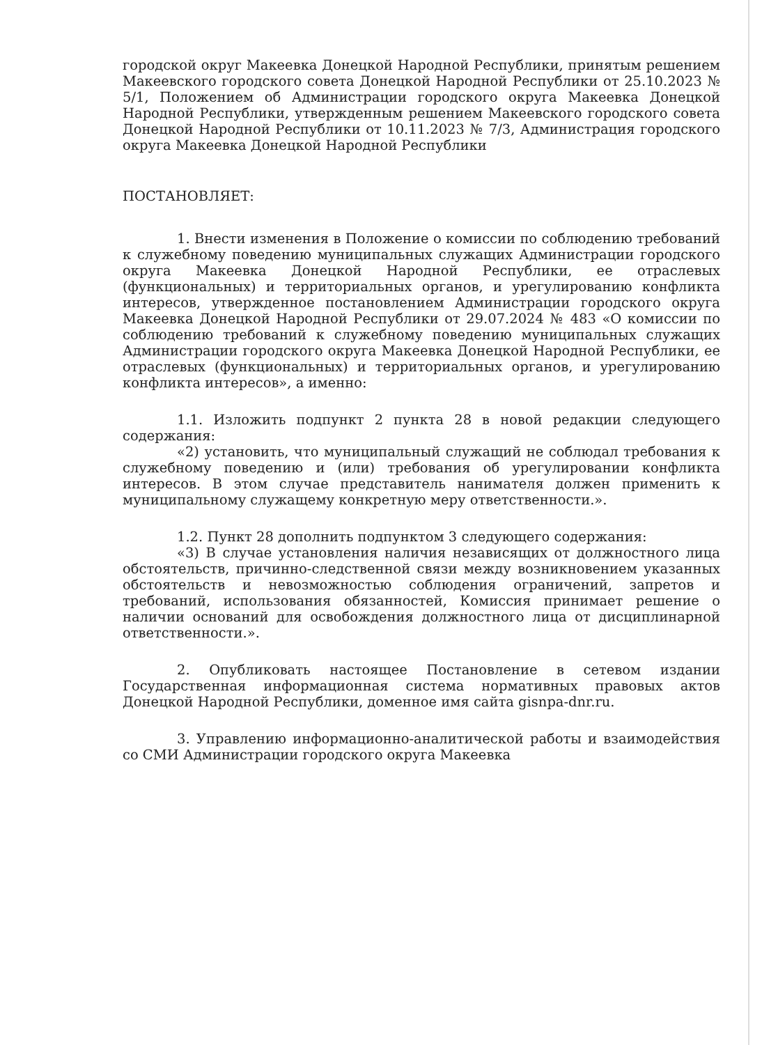городской округ Макеевка Донецкой Народной Республики, принятым решением Макеевского городского совета Донецкой Народной Республики от 25.10.2023 № 5/1, Положением об Администрации городского округа Макеевка Донецкой Народной Республики, утвержденным решением Макеевского городского совета Донецкой Народной Республики от 10.11.2023 № 7/3, Администрация городского округа Макеевка Донецкой Народной Республики
ПОСТАНОВЛЯЕТ:
1. Внести изменения в Положение о комиссии по соблюдению требований к служебному поведению муниципальных служащих Администрации городского округа Макеевка Донецкой Народной Республики, ее отраслевых (функциональных) и территориальных органов, и урегулированию конфликта интересов, утвержденное постановлением Администрации городского округа Макеевка Донецкой Народной Республики от 29.07.2024 № 483 «О комиссии по соблюдению требований к служебному поведению муниципальных служащих Администрации городского округа Макеевка Донецкой Народной Республики, ее отраслевых (функциональных) и территориальных органов, и урегулированию конфликта интересов», а именно:
1.1. Изложить подпункт 2 пункта 28 в новой редакции следующего содержания:
«2) установить, что муниципальный служащий не соблюдал требования к служебному поведению и (или) требования об урегулировании конфликта интересов. В этом случае представитель нанимателя должен применить к муниципальному служащему конкретную меру ответственности.».
1.2. Пункт 28 дополнить подпунктом 3 следующего содержания:
«3) В случае установления наличия независящих от должностного лица обстоятельств, причинно-следственной связи между возникновением указанных обстоятельств и невозможностью соблюдения ограничений, запретов и требований, использования обязанностей, Комиссия принимает решение о наличии оснований для освобождения должностного лица от дисциплинарной ответственности.».
2. Опубликовать настоящее Постановление в сетевом издании Государственная информационная система нормативных правовых актов Донецкой Народной Республики, доменное имя сайта gisnpa-dnr.ru.
3. Управлению информационно-аналитической работы и взаимодействия со СМИ Администрации городского округа Макеевка